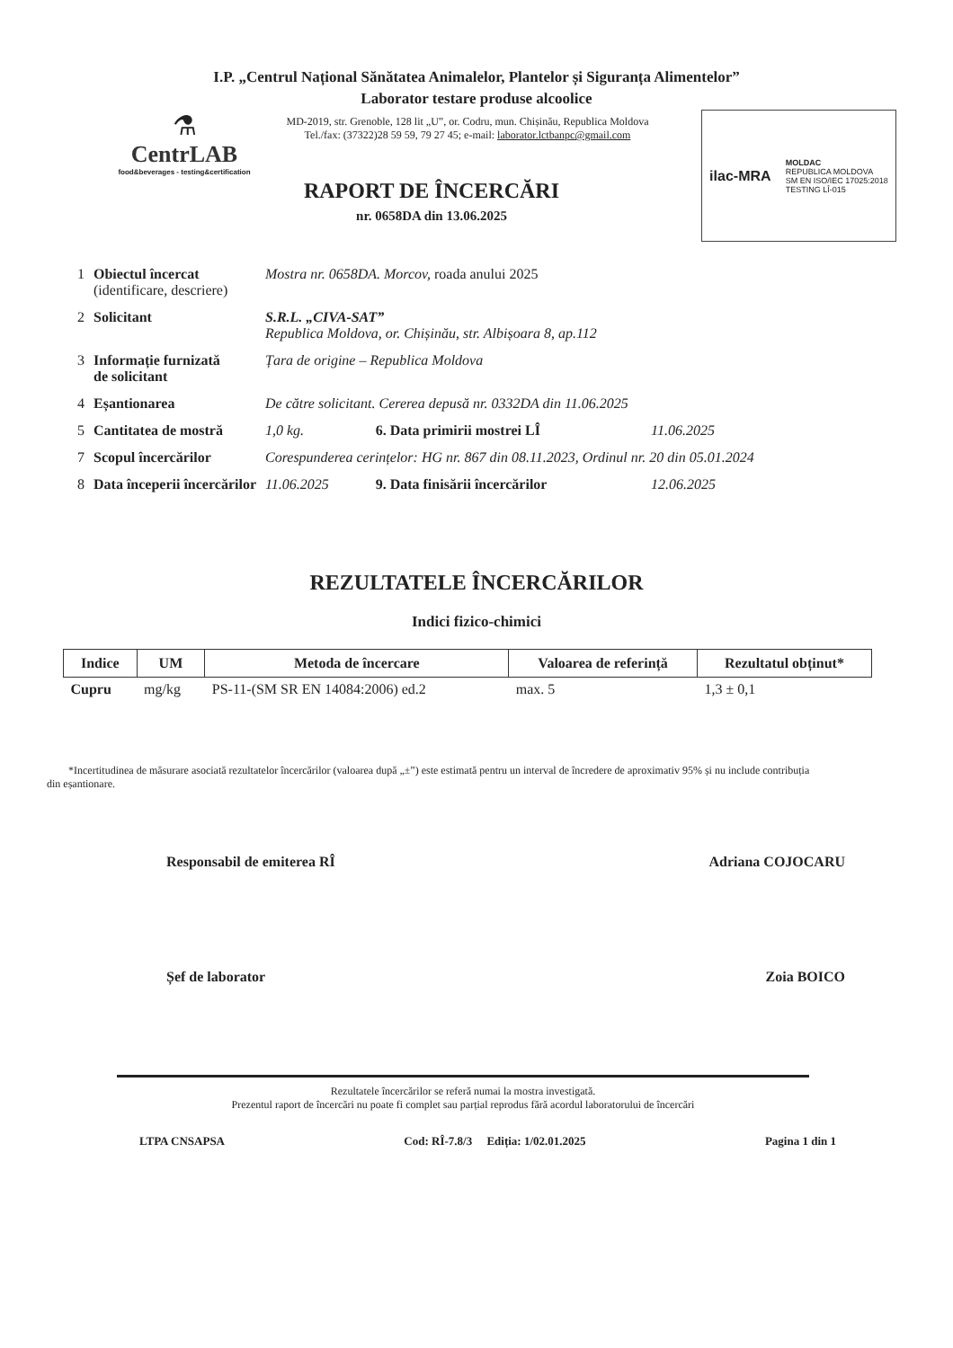I.P. „Centrul Național Sănătatea Animalelor, Plantelor și Siguranța Alimentelor”
Laborator testare produse alcoolice
⚗
CentrLAB
food&beverages - testing&certification
MD-2019, str. Grenoble, 128 lit „U”, or. Codru, mun. Chișinău, Republica Moldova
Tel./fax: (37322)28 59 59, 79 27 45; e-mail: laborator.lctbanpc@gmail.com
ilac-MRA
MOLDAC
REPUBLICA MOLDOVA
SM EN ISO/IEC 17025:2018
TESTING LÎ-015
RAPORT DE ÎNCERCĂRI
nr. 0658DA din 13.06.2025
| 1 | Obiectul încercat (identificare, descriere) | Mostra nr. 0658DA. Morcov, roada anului 2025 | | |
| 2 | Solicitant | S.R.L. „CIVA-SAT” Republica Moldova, or. Chișinău, str. Albișoara 8, ap.112 | | |
| 3 | Informație furnizată de solicitant | Țara de origine – Republica Moldova | | |
| 4 | Eșantionarea | De către solicitant. Cererea depusă nr. 0332DA din 11.06.2025 | | |
| 5 | Cantitatea de mostră | 1,0 kg. | 6. Data primirii mostrei LÎ | 11.06.2025 |
| 7 | Scopul încercărilor | Corespunderea cerințelor: HG nr. 867 din 08.11.2023, Ordinul nr. 20 din 05.01.2024 | | |
| 8 | Data începerii încercărilor | 11.06.2025 | 9. Data finisării încercărilor | 12.06.2025 |
REZULTATELE ÎNCERCĂRILOR
Indici fizico-chimici
| Indice | UM | Metoda de încercare | Valoarea de referință | Rezultatul obținut* |
| --- | --- | --- | --- | --- |
| Cupru | mg/kg | PS-11-(SM SR EN 14084:2006) ed.2 | max. 5 | 1,3 ± 0,1 |
*Incertitudinea de măsurare asociată rezultatelor încercărilor (valoarea după „±”) este estimată pentru un interval de încredere de aproximativ 95% și nu include contribuția din eșantionare.
Responsabil de emiterea RÎ Adriana COJOCARU
Șef de laborator Zoia BOICO
Rezultatele încercărilor se referă numai la mostra investigată.
Prezentul raport de încercări nu poate fi complet sau parțial reprodus fără acordul laboratorului de încercări
LTPA CNSAPSA Cod: RÎ-7.8/3 Ediția: 1/02.01.2025 Pagina 1 din 1